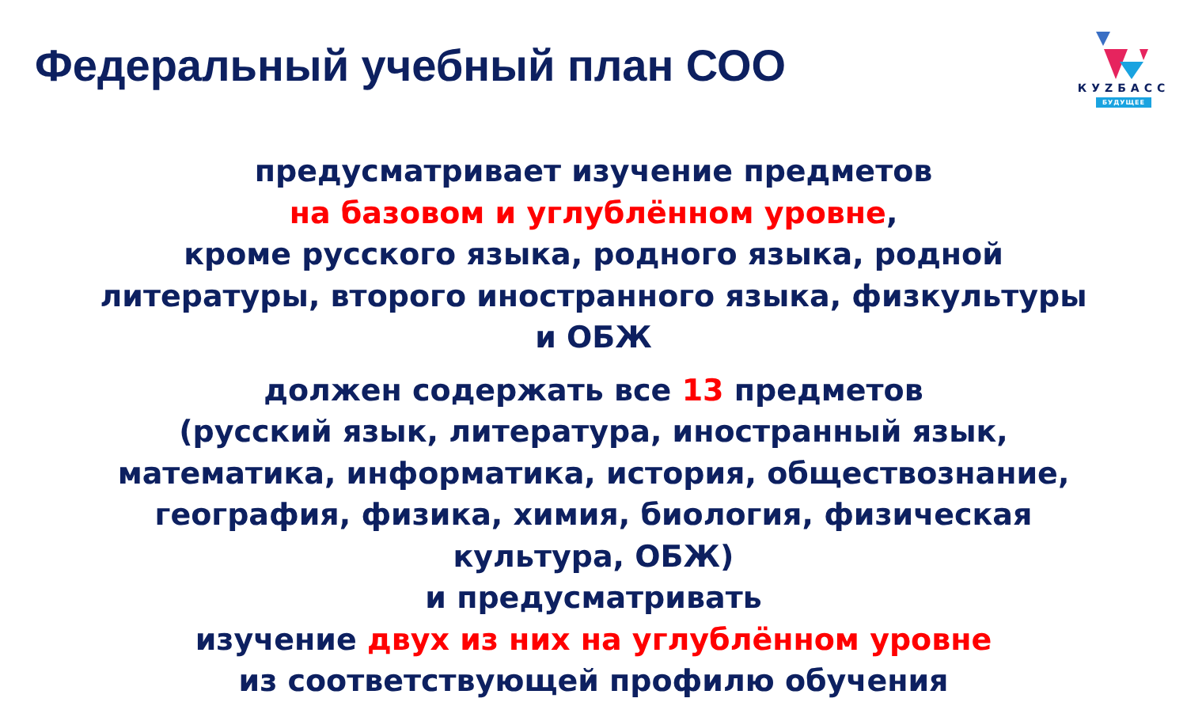Федеральный учебный план СОО
КУZБАСС
БУДУЩЕЕ
предусматривает изучение предметов
на базовом и углублённом уровне,
кроме русского языка, родного языка, родной
литературы, второго иностранного языка, физкультуры
и ОБЖ
должен содержать все 13 предметов
(русский язык, литература, иностранный язык,
математика, информатика, история, обществознание,
география, физика, химия, биология, физическая
культура, ОБЖ)
и предусматривать
изучение двух из них на углублённом уровне
из соответствующей профилю обучения